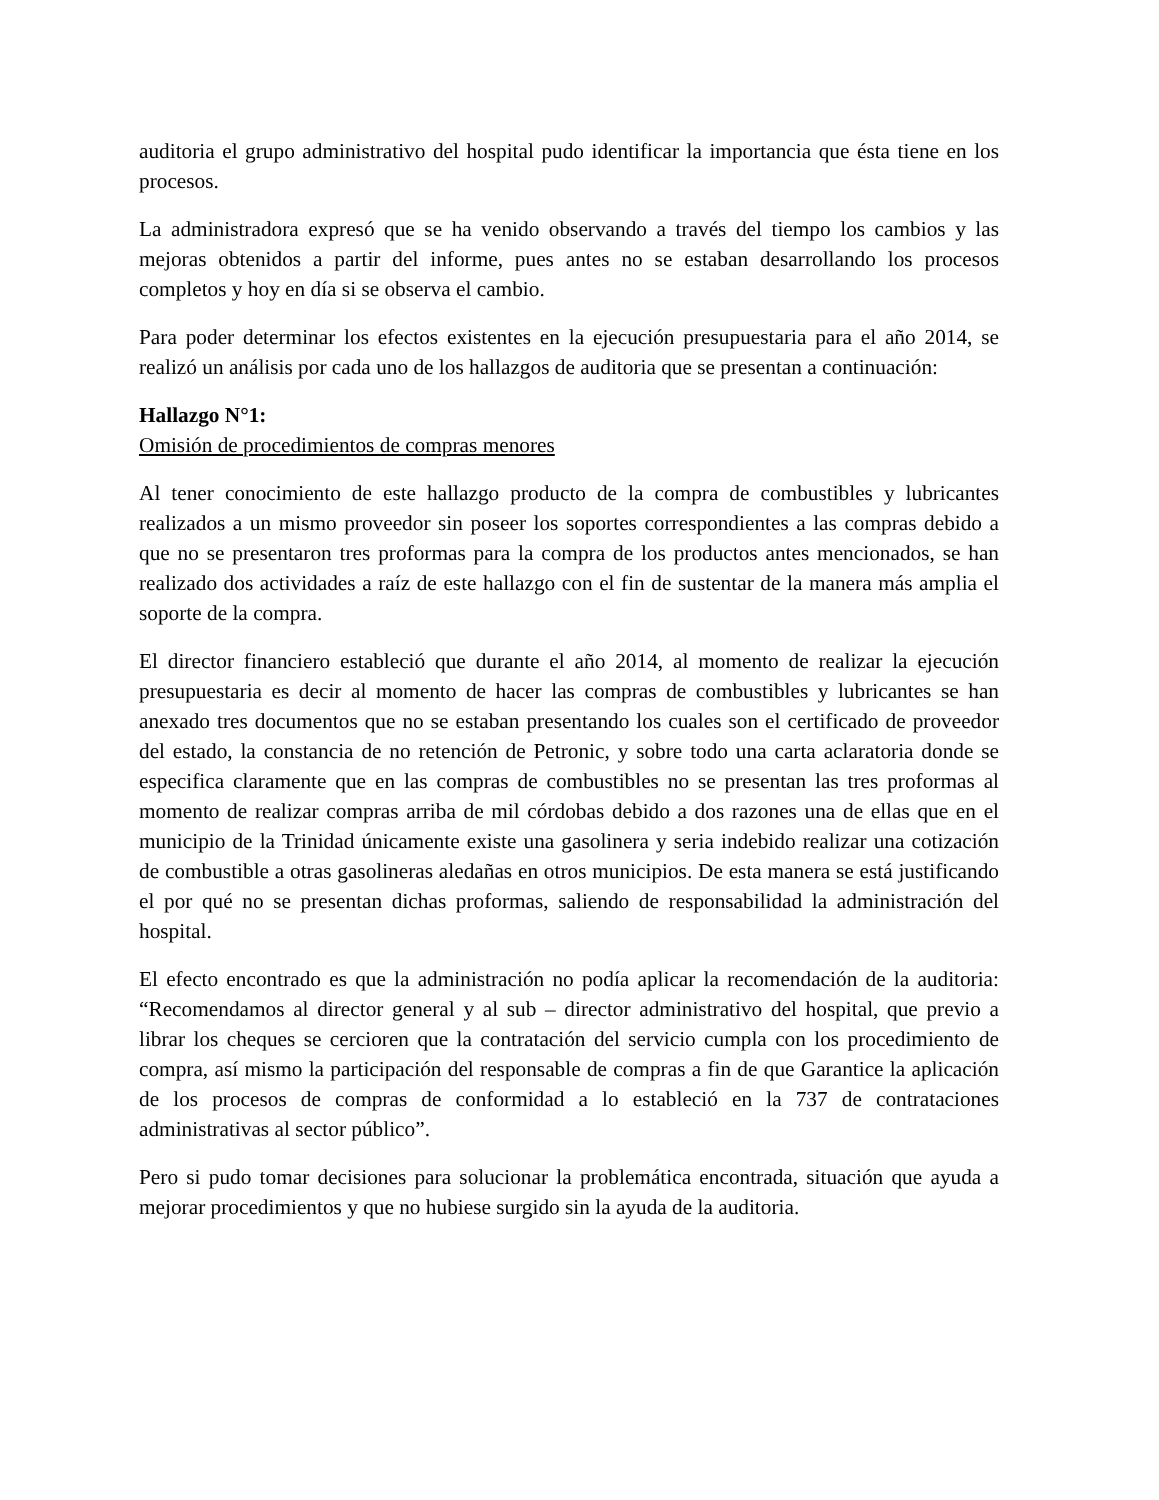auditoria el grupo administrativo del hospital pudo identificar la importancia que ésta tiene en los procesos.
La administradora expresó que se ha venido observando a través del tiempo los cambios y las mejoras obtenidos a partir del informe, pues antes no se estaban desarrollando los procesos completos y hoy en día si se observa el cambio.
Para poder determinar los efectos existentes en la ejecución presupuestaria para el año 2014, se realizó un análisis por cada uno de los hallazgos de auditoria que se presentan a continuación:
Hallazgo N°1:
Omisión de procedimientos de compras menores
Al tener conocimiento de este hallazgo producto de la compra de combustibles y lubricantes realizados a un mismo proveedor sin poseer los soportes correspondientes a las compras debido a que no se presentaron tres proformas para la compra de los productos antes mencionados, se han realizado dos actividades a raíz de este hallazgo con el fin de sustentar de la manera más amplia el soporte de la compra.
El director financiero estableció que durante el año 2014, al momento de realizar la ejecución presupuestaria es decir al momento de hacer las compras de combustibles y lubricantes se han anexado tres documentos que no se estaban presentando los cuales son el certificado de proveedor del estado, la constancia de no retención de Petronic, y sobre todo una carta aclaratoria donde se especifica claramente que en las compras de combustibles no se presentan las tres proformas al momento de realizar compras arriba de mil córdobas debido a dos razones una de ellas que en el municipio de la Trinidad únicamente existe una gasolinera y seria indebido realizar una cotización de combustible a otras gasolineras aledañas en otros municipios. De esta manera se está justificando el por qué no se presentan dichas proformas, saliendo de responsabilidad la administración del hospital.
El efecto encontrado es que la administración no podía aplicar la recomendación de la auditoria: “Recomendamos al director general y al sub – director administrativo del hospital, que previo a librar los cheques se cercioren que la contratación del servicio cumpla con los procedimiento de compra, así mismo la participación del responsable de compras a fin de que Garantice la aplicación de los procesos de compras de conformidad a lo estableció en la 737 de contrataciones administrativas al sector público”.
Pero si pudo tomar decisiones para solucionar la problemática encontrada, situación que ayuda a mejorar procedimientos y que no hubiese surgido sin la ayuda de la auditoria.